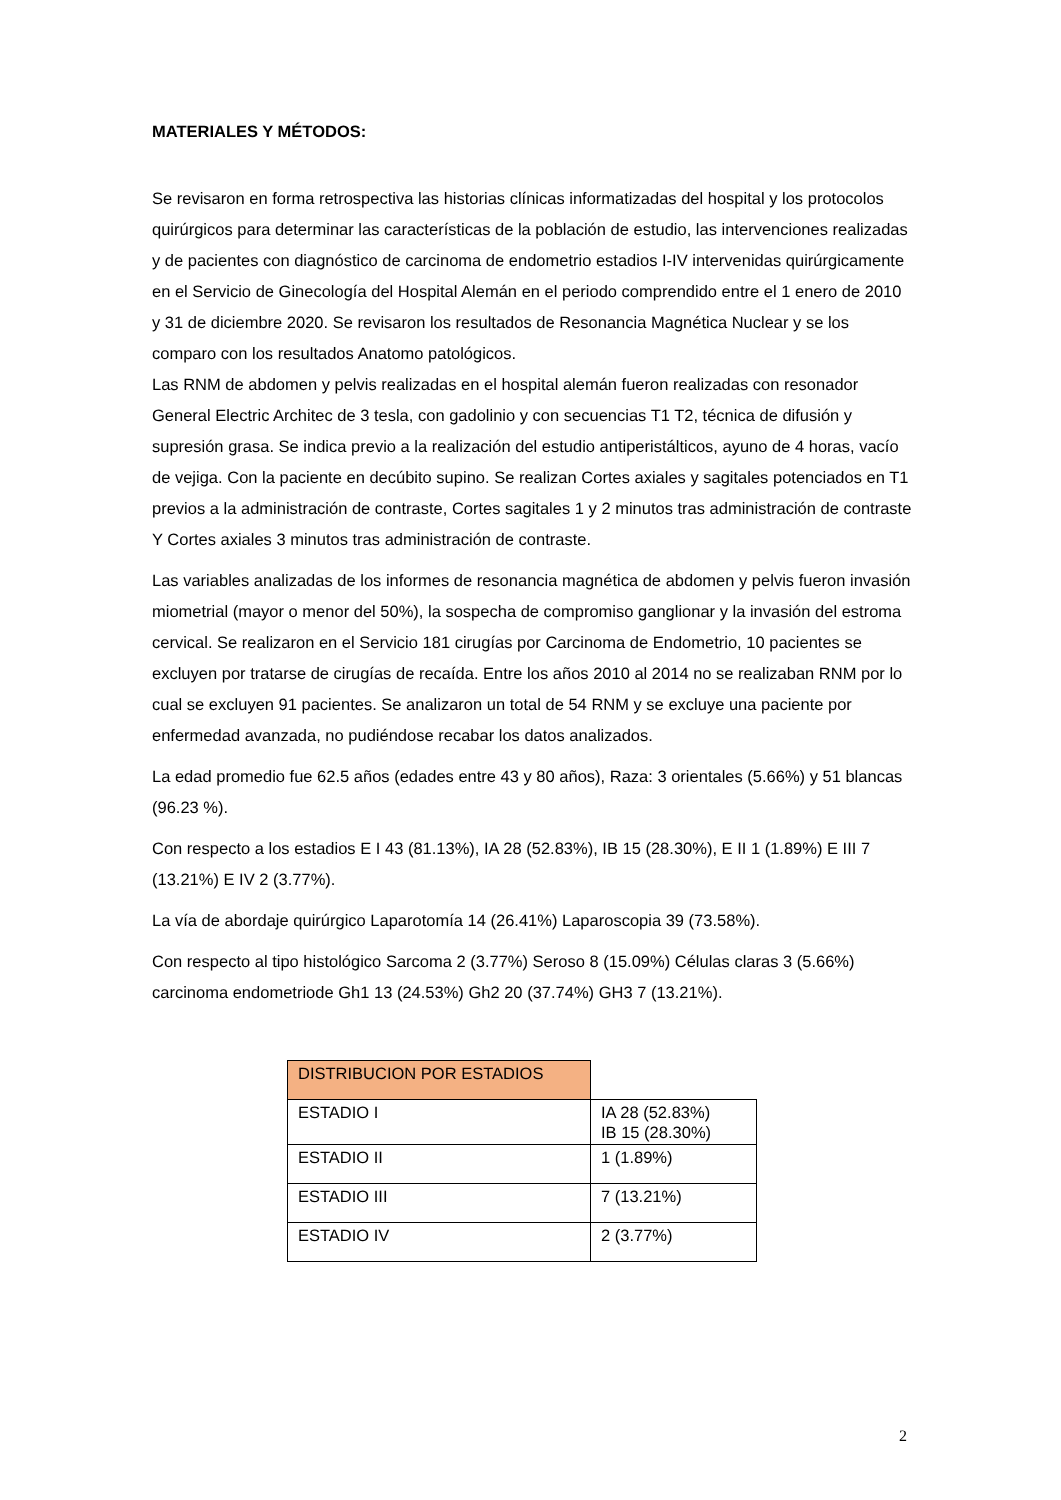MATERIALES Y MÉTODOS:
Se revisaron en forma retrospectiva las historias clínicas informatizadas del hospital y los protocolos quirúrgicos para determinar las características de la población de estudio, las intervenciones realizadas y de pacientes con diagnóstico de carcinoma de endometrio estadios I-IV intervenidas quirúrgicamente en el Servicio de Ginecología del Hospital Alemán en el periodo comprendido entre el 1 enero de 2010 y 31 de diciembre 2020. Se revisaron los resultados de Resonancia Magnética Nuclear y se los comparo con los resultados Anatomo patológicos.
Las RNM de abdomen y pelvis realizadas en el hospital alemán fueron realizadas con resonador General Electric Architec de 3 tesla, con gadolinio y con secuencias T1 T2, técnica de difusión y supresión grasa. Se indica previo a la realización del estudio antiperistálticos, ayuno de 4 horas, vacío de vejiga. Con la paciente en decúbito supino. Se realizan Cortes axiales y sagitales potenciados en T1 previos a la administración de contraste, Cortes sagitales 1 y 2 minutos tras administración de contraste Y Cortes axiales 3 minutos tras administración de contraste.
Las variables analizadas de los informes de resonancia magnética de abdomen y pelvis fueron invasión miometrial (mayor o menor del 50%), la sospecha de compromiso ganglionar y la invasión del estroma cervical. Se realizaron en el Servicio 181 cirugías por Carcinoma de Endometrio, 10 pacientes se excluyen por tratarse de cirugías de recaída. Entre los años 2010 al 2014 no se realizaban RNM por lo cual se excluyen 91 pacientes. Se analizaron un total de 54 RNM y se excluye una paciente por enfermedad avanzada, no pudiéndose recabar los datos analizados.
La edad promedio fue 62.5 años (edades entre 43 y 80 años), Raza: 3 orientales (5.66%) y 51 blancas (96.23 %).
Con respecto a los estadios E I 43 (81.13%), IA 28 (52.83%), IB 15 (28.30%), E II 1 (1.89%) E III 7 (13.21%) E IV 2 (3.77%).
La vía de abordaje quirúrgico Laparotomía 14 (26.41%) Laparoscopia 39 (73.58%).
Con respecto al tipo histológico Sarcoma 2 (3.77%) Seroso 8 (15.09%) Células claras 3 (5.66%) carcinoma endometriode Gh1 13 (24.53%) Gh2 20 (37.74%) GH3 7 (13.21%).
| DISTRIBUCION POR ESTADIOS | |
| ESTADIO I | IA 28 (52.83%) IB 15 (28.30%) |
| ESTADIO II | 1 (1.89%) |
| ESTADIO III | 7 (13.21%) |
| ESTADIO IV | 2 (3.77%) |
2